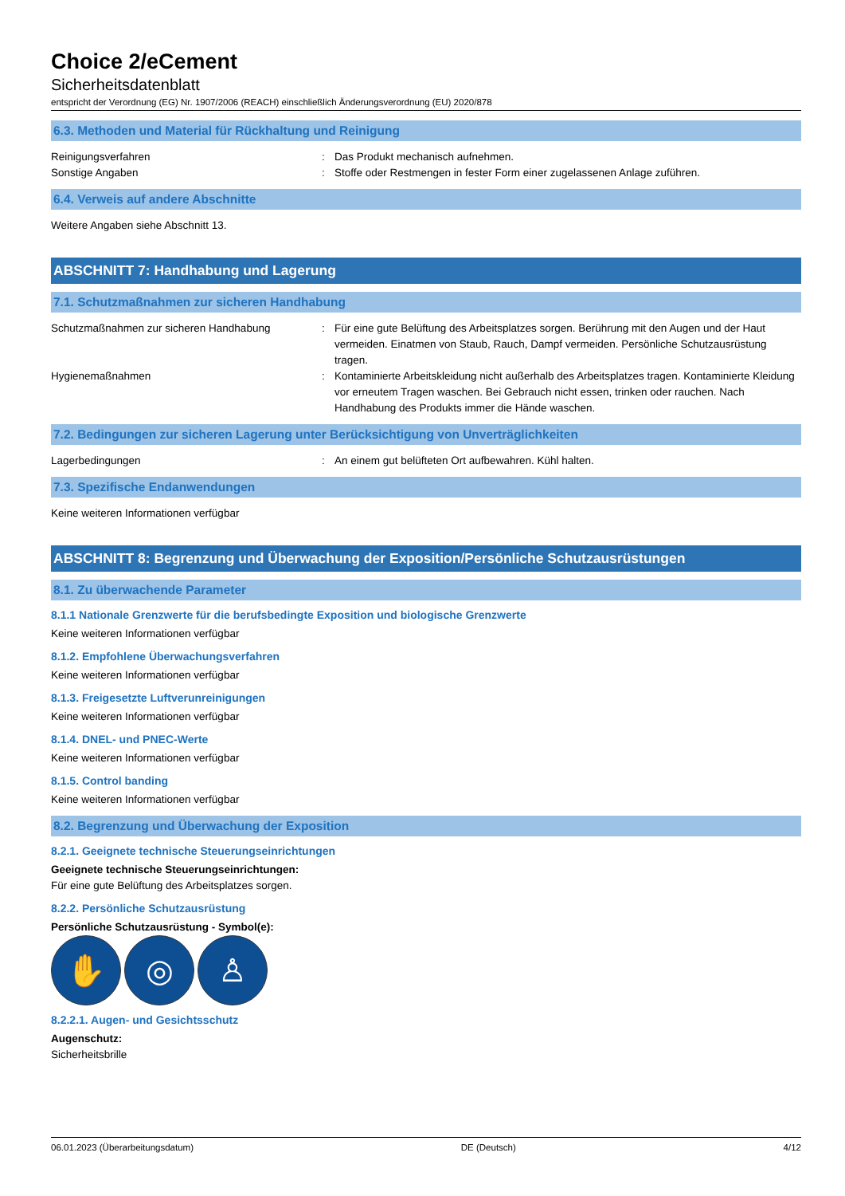Choice 2/eCement
Sicherheitsdatenblatt
entspricht der Verordnung (EG) Nr. 1907/2006 (REACH) einschließlich Änderungsverordnung (EU) 2020/878
6.3. Methoden und Material für Rückhaltung und Reinigung
Reinigungsverfahren : Das Produkt mechanisch aufnehmen.
Sonstige Angaben : Stoffe oder Restmengen in fester Form einer zugelassenen Anlage zuführen.
6.4. Verweis auf andere Abschnitte
Weitere Angaben siehe Abschnitt 13.
ABSCHNITT 7: Handhabung und Lagerung
7.1. Schutzmaßnahmen zur sicheren Handhabung
Schutzmaßnahmen zur sicheren Handhabung : Für eine gute Belüftung des Arbeitsplatzes sorgen. Berührung mit den Augen und der Haut vermeiden. Einatmen von Staub, Rauch, Dampf vermeiden. Persönliche Schutzausrüstung tragen.
Hygienemaßnahmen : Kontaminierte Arbeitskleidung nicht außerhalb des Arbeitsplatzes tragen. Kontaminierte Kleidung vor erneutem Tragen waschen. Bei Gebrauch nicht essen, trinken oder rauchen. Nach Handhabung des Produkts immer die Hände waschen.
7.2. Bedingungen zur sicheren Lagerung unter Berücksichtigung von Unverträglichkeiten
Lagerbedingungen : An einem gut belüfteten Ort aufbewahren. Kühl halten.
7.3. Spezifische Endanwendungen
Keine weiteren Informationen verfügbar
ABSCHNITT 8: Begrenzung und Überwachung der Exposition/Persönliche Schutzausrüstungen
8.1. Zu überwachende Parameter
8.1.1 Nationale Grenzwerte für die berufsbedingte Exposition und biologische Grenzwerte
Keine weiteren Informationen verfügbar
8.1.2. Empfohlene Überwachungsverfahren
Keine weiteren Informationen verfügbar
8.1.3. Freigesetzte Luftverunreinigungen
Keine weiteren Informationen verfügbar
8.1.4. DNEL- und PNEC-Werte
Keine weiteren Informationen verfügbar
8.1.5. Control banding
Keine weiteren Informationen verfügbar
8.2. Begrenzung und Überwachung der Exposition
8.2.1. Geeignete technische Steuerungseinrichtungen
Geeignete technische Steuerungseinrichtungen:
Für eine gute Belüftung des Arbeitsplatzes sorgen.
8.2.2. Persönliche Schutzausrüstung
Persönliche Schutzausrüstung - Symbol(e):
✋ ◎ ♙
8.2.2.1. Augen- und Gesichtsschutz
Augenschutz:
Sicherheitsbrille
06.01.2023 (Überarbeitungsdatum) DE (Deutsch) 4/12